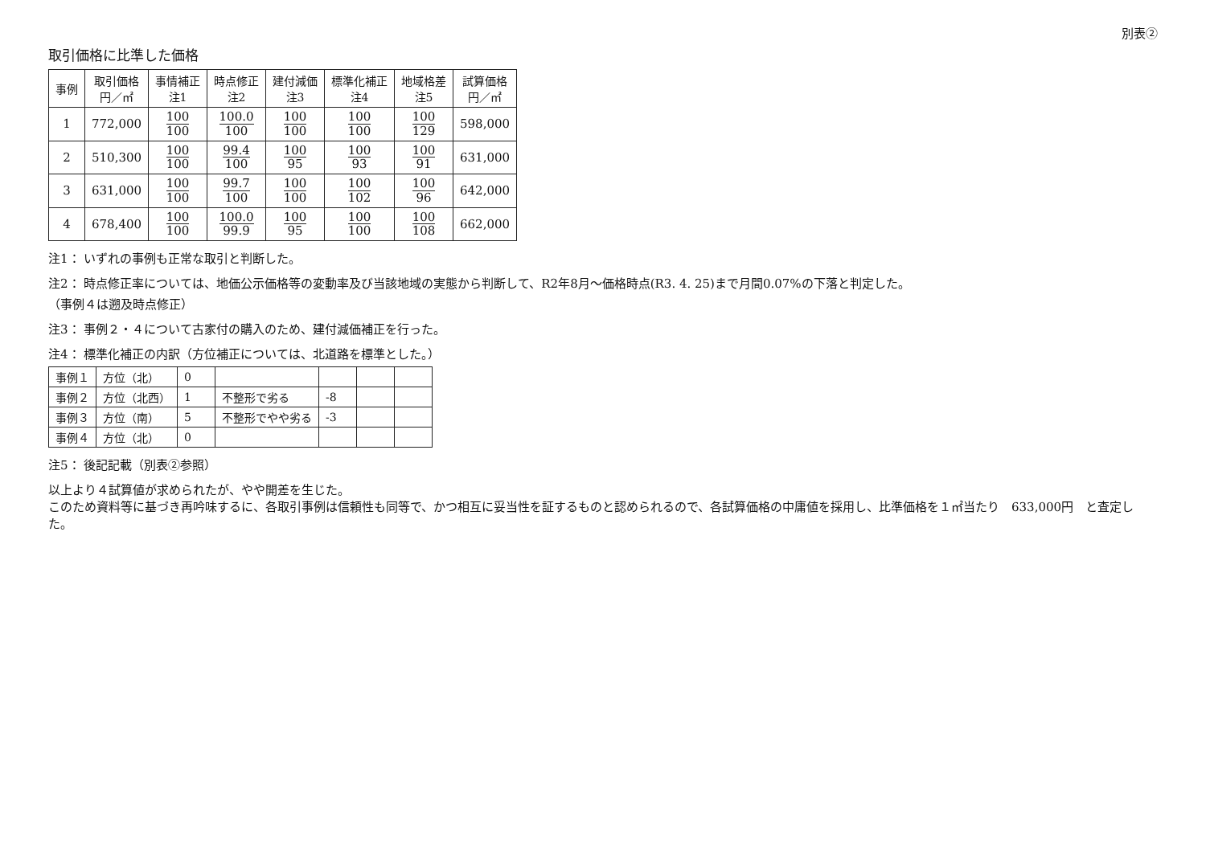別表②
取引価格に比準した価格
| 事例 | 取引価格 円／㎡ | 事情補正 注1 | 時点修正 注2 | 建付減価 注3 | 標準化補正 注4 | 地域格差 注5 | 試算価格 円／㎡ |
| --- | --- | --- | --- | --- | --- | --- | --- |
| 1 | 772,000 | 100 100 | 100.0 100 | 100 100 | 100 100 | 100 129 | 598,000 |
| 2 | 510,300 | 100 100 | 99.4 100 | 100 95 | 100 93 | 100 91 | 631,000 |
| 3 | 631,000 | 100 100 | 99.7 100 | 100 100 | 100 102 | 100 96 | 642,000 |
| 4 | 678,400 | 100 100 | 100.0 99.9 | 100 95 | 100 100 | 100 108 | 662,000 |
注1： いずれの事例も正常な取引と判断した。
注2： 時点修正率については、地価公示価格等の変動率及び当該地域の実態から判断して、R2年8月～価格時点(R3. 4. 25)まで月間0.07%の下落と判定した。
（事例４は遡及時点修正）
注3： 事例２・４について古家付の購入のため、建付減価補正を行った。
注4： 標準化補正の内訳（方位補正については、北道路を標準とした。）
| 事例１ | 方位（北） | 0 | | | | |
| 事例２ | 方位（北西） | 1 | 不整形で劣る | -8 | | |
| 事例３ | 方位（南） | 5 | 不整形でやや劣る | -3 | | |
| 事例４ | 方位（北） | 0 | | | | |
注5： 後記記載（別表②参照）
以上より４試算値が求められたが、やや開差を生じた。
このため資料等に基づき再吟味するに、各取引事例は信頼性も同等で、かつ相互に妥当性を証するものと認められるので、各試算価格の中庸値を採用し、比準価格を１㎡当たり　633,000円　と査定した。